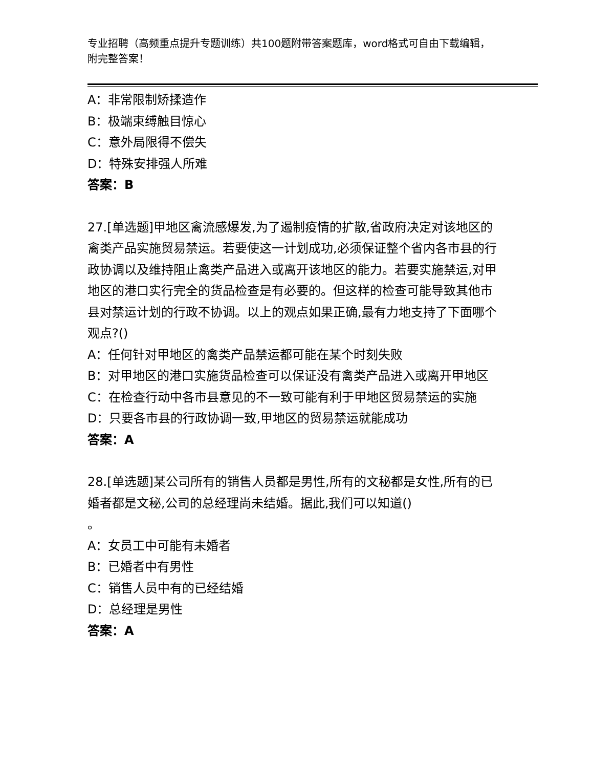专业招聘（高频重点提升专题训练）共100题附带答案题库，word格式可自由下载编辑，附完整答案！
A：非常限制矫揉造作
B：极端束缚触目惊心
C：意外局限得不偿失
D：特殊安排强人所难
答案：B
27.[单选题]甲地区禽流感爆发,为了遏制疫情的扩散,省政府决定对该地区的禽类产品实施贸易禁运。若要使这一计划成功,必须保证整个省内各市县的行政协调以及维持阻止禽类产品进入或离开该地区的能力。若要实施禁运,对甲地区的港口实行完全的货品检查是有必要的。但这样的检查可能导致其他市县对禁运计划的行政不协调。以上的观点如果正确,最有力地支持了下面哪个观点?()
A：任何针对甲地区的禽类产品禁运都可能在某个时刻失败
B：对甲地区的港口实施货品检查可以保证没有禽类产品进入或离开甲地区
C：在检查行动中各市县意见的不一致可能有利于甲地区贸易禁运的实施
D：只要各市县的行政协调一致,甲地区的贸易禁运就能成功
答案：A
28.[单选题]某公司所有的销售人员都是男性,所有的文秘都是女性,所有的已婚者都是文秘,公司的总经理尚未结婚。据此,我们可以知道()
。
A：女员工中可能有未婚者
B：已婚者中有男性
C：销售人员中有的已经结婚
D：总经理是男性
答案：A